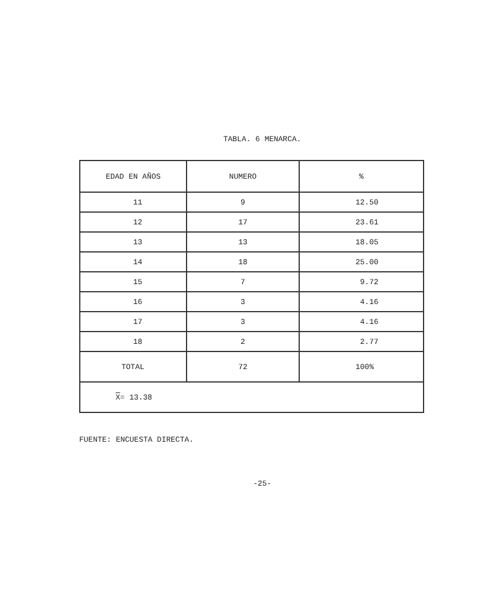TABLA. 6 MENARCA.
| EDAD EN AÑOS | NUMERO | % |
| --- | --- | --- |
| 11 | 9 | 12.50 |
| 12 | 17 | 23.61 |
| 13 | 13 | 18.05 |
| 14 | 18 | 25.00 |
| 15 | 7 | 9.72 |
| 16 | 3 | 4.16 |
| 17 | 3 | 4.16 |
| 18 | 2 | 2.77 |
| TOTAL | 72 | 100% |
| X = 13.38 | | |
FUENTE: ENCUESTA DIRECTA.
-25-